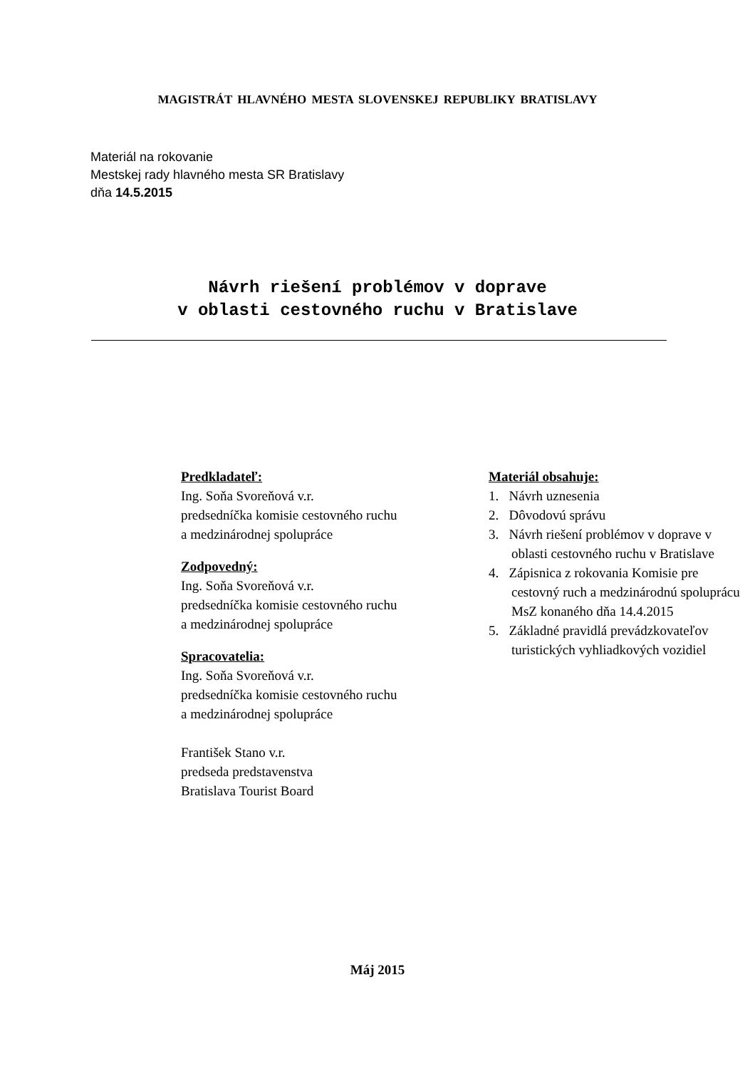MAGISTRÁT HLAVNÉHO MESTA SLOVENSKEJ REPUBLIKY BRATISLAVY
Materiál na rokovanie
Mestskej rady hlavného mesta SR Bratislavy
dňa 14.5.2015
Návrh riešení problémov v doprave
v oblasti cestovného ruchu v Bratislave
Predkladateľ:
Ing. Soňa Svoreňová v.r.
predsedníčka komisie cestovného ruchu
a medzinárodnej spolupráce
Zodpovedný:
Ing. Soňa Svoreňová v.r.
predsedníčka komisie cestovného ruchu
a medzinárodnej spolupráce
Spracovatelia:
Ing. Soňa Svoreňová v.r.
predsedníčka komisie cestovného ruchu
a medzinárodnej spolupráce
František Stano v.r.
predseda predstavenstva
Bratislava Tourist Board
Materiál obsahuje:
1. Návrh uznesenia
2. Dôvodovú správu
3. Návrh riešení problémov v doprave v oblasti cestovného ruchu v Bratislave
4. Zápisnica z rokovania Komisie pre cestovný ruch a medzinárodnú spoluprácu MsZ konaného dňa 14.4.2015
5. Základné pravidlá prevádzkovateľov turistických vyhliadkových vozidiel
Máj 2015